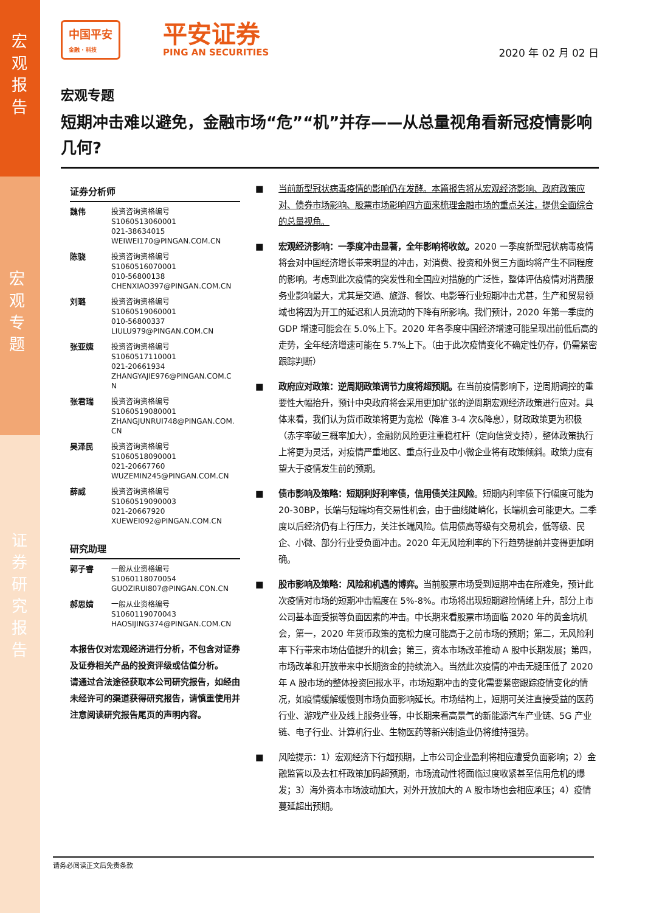宏
观
报
告
宏
观
专
题
证
券
研
究
报
告
中国平安
金融 · 科技
平安证券
PING AN SECURITIES
2020 年 02 月 02 日
宏观专题
短期冲击难以避免，金融市场“危”“机”并存——从总量视角看新冠疫情影响几何?
证券分析师
魏伟 投资咨询资格编号
S1060513060001
021-38634015
WEIWEI170@PINGAN.COM.CN
陈骁 投资咨询资格编号
S1060516070001
010-56800138
CHENXIAO397@PINGAN.COM.CN
刘璐 投资咨询资格编号
S1060519060001
010-56800337
LIULU979@PINGAN.COM.CN
张亚婕 投资咨询资格编号
S1060517110001
021-20661934
ZHANGYAJIE976@PINGAN.COM.C
N
张君瑞 投资咨询资格编号
S1060519080001
ZHANGJUNRUI748@PINGAN.COM.
CN
吴泽民 投资咨询资格编号
S1060518090001
021-20667760
WUZEMIN245@PINGAN.COM.CN
薛威 投资咨询资格编号
S1060519090003
021-20667920
XUEWEI092@PINGAN.COM.CN
研究助理
郭子睿 一般从业资格编号
S1060118070054
GUOZIRUI807@PINGAN.CON.CN
郝思婧 一般从业资格编号
S1060119070043
HAOSIJING374@PINGAN.COM.CN
本报告仅对宏观经济进行分析，不包含对证券及证券相关产品的投资评级或估值分析。
请通过合法途径获取本公司研究报告，如经由未经许可的渠道获得研究报告，请慎重使用并注意阅读研究报告尾页的声明内容。
■ 当前新型冠状病毒疫情的影响仍在发酵。本篇报告将从宏观经济影响、政府政策应对、债券市场影响、股票市场影响四方面来梳理金融市场的重点关注，提供全面综合的总量视角。
■ 宏观经济影响：一季度冲击显著，全年影响将收敛。2020 一季度新型冠状病毒疫情将会对中国经济增长带来明显的冲击，对消费、投资和外贸三方面均将产生不同程度的影响。考虑到此次疫情的突发性和全国应对措施的广泛性，整体评估疫情对消费服务业影响最大，尤其是交通、旅游、餐饮、电影等行业短期冲击尤甚，生产和贸易领域也将因为开工的延迟和人员流动的下降有所影响。我们预计，2020 年第一季度的 GDP 增速可能会在 5.0%上下。2020 年各季度中国经济增速可能呈现出前低后高的走势，全年经济增速可能在 5.7%上下。（由于此次疫情变化不确定性仍存，仍需紧密跟踪判断）
■ 政府应对政策：逆周期政策调节力度将超预期。在当前疫情影响下，逆周期调控的重要性大幅抬升，预计中央政府将会采用更加扩张的逆周期宏观经济政策进行应对。具体来看，我们认为货币政策将更为宽松（降准 3-4 次&降息），财政政策更为积极（赤字率破三概率加大），金融防风险更注重稳杠杆（定向信贷支持），整体政策执行上将更为灵活，对疫情严重地区、重点行业及中小微企业将有政策倾斜。政策力度有望大于疫情发生前的预期。
■ 债市影响及策略：短期利好利率债，信用债关注风险。短期内利率债下行幅度可能为 20-30BP，长端与短端均有交易性机会，由于曲线陡峭化，长端机会可能更大。二季度以后经济仍有上行压力，关注长端风险。信用债高等级有交易机会，低等级、民企、小微、部分行业受负面冲击。2020 年无风险利率的下行趋势提前并变得更加明确。
■ 股市影响及策略：风险和机遇的博弈。当前股票市场受到短期冲击在所难免，预计此次疫情对市场的短期冲击幅度在 5%-8%。市场将出现短期避险情绪上升，部分上市公司基本面受损等负面因素的冲击。中长期来看股票市场面临 2020 年的黄金坑机会，第一，2020 年货币政策的宽松力度可能高于之前市场的预期；第二，无风险利率下行带来市场估值提升的机会；第三，资本市场改革推动 A 股中长期发展；第四，市场改革和开放带来中长期资金的持续流入。当然此次疫情的冲击无疑压低了 2020 年 A 股市场的整体投资回报水平，市场短期冲击的变化需要紧密跟踪疫情变化的情况，如疫情缓解缓慢则市场负面影响延长。市场结构上，短期可关注直接受益的医药行业、游戏产业及线上服务业等，中长期来看高景气的新能源汽车产业链、5G 产业链、电子行业、计算机行业、生物医药等新兴制造业仍将维持强势。
■ 风险提示：1）宏观经济下行超预期，上市公司企业盈利将相应遭受负面影响；2）金融监管以及去杠杆政策加码超预期，市场流动性将面临过度收紧甚至信用危机的爆发；3）海外资本市场波动加大，对外开放加大的 A 股市场也会相应承压；4）疫情蔓延超出预期。
请务必阅读正文后免责条款